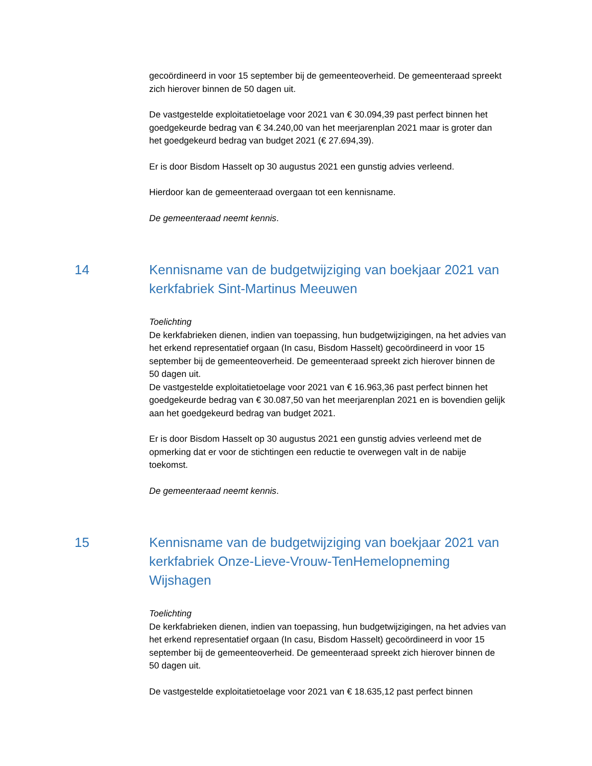gecoördineerd in voor 15 september bij de gemeenteoverheid. De gemeenteraad spreekt zich hierover binnen de 50 dagen uit.
De vastgestelde exploitatietoelage voor 2021 van € 30.094,39 past perfect binnen het goedgekeurde bedrag van € 34.240,00 van het meerjarenplan 2021 maar is groter dan het goedgekeurd bedrag van budget 2021 (€ 27.694,39).
Er is door Bisdom Hasselt op 30 augustus 2021 een gunstig advies verleend.
Hierdoor kan de gemeenteraad overgaan tot een kennisname.
De gemeenteraad neemt kennis.
14 Kennisname van de budgetwijziging van boekjaar 2021 van kerkfabriek Sint-Martinus Meeuwen
Toelichting
De kerkfabrieken dienen, indien van toepassing, hun budgetwijzigingen, na het advies van het erkend representatief orgaan (In casu, Bisdom Hasselt) gecoördineerd in voor 15 september bij de gemeenteoverheid. De gemeenteraad spreekt zich hierover binnen de 50 dagen uit.
De vastgestelde exploitatietoelage voor 2021 van € 16.963,36 past perfect binnen het goedgekeurde bedrag van € 30.087,50 van het meerjarenplan 2021 en is bovendien gelijk aan het goedgekeurd bedrag van budget 2021.
Er is door Bisdom Hasselt op 30 augustus 2021 een gunstig advies verleend met de opmerking dat er voor de stichtingen een reductie te overwegen valt in de nabije toekomst.
De gemeenteraad neemt kennis.
15 Kennisname van de budgetwijziging van boekjaar 2021 van kerkfabriek Onze-Lieve-Vrouw-TenHemelopneming Wijshagen
Toelichting
De kerkfabrieken dienen, indien van toepassing, hun budgetwijzigingen, na het advies van het erkend representatief orgaan (In casu, Bisdom Hasselt) gecoördineerd in voor 15 september bij de gemeenteoverheid. De gemeenteraad spreekt zich hierover binnen de 50 dagen uit.
De vastgestelde exploitatietoelage voor 2021 van € 18.635,12 past perfect binnen